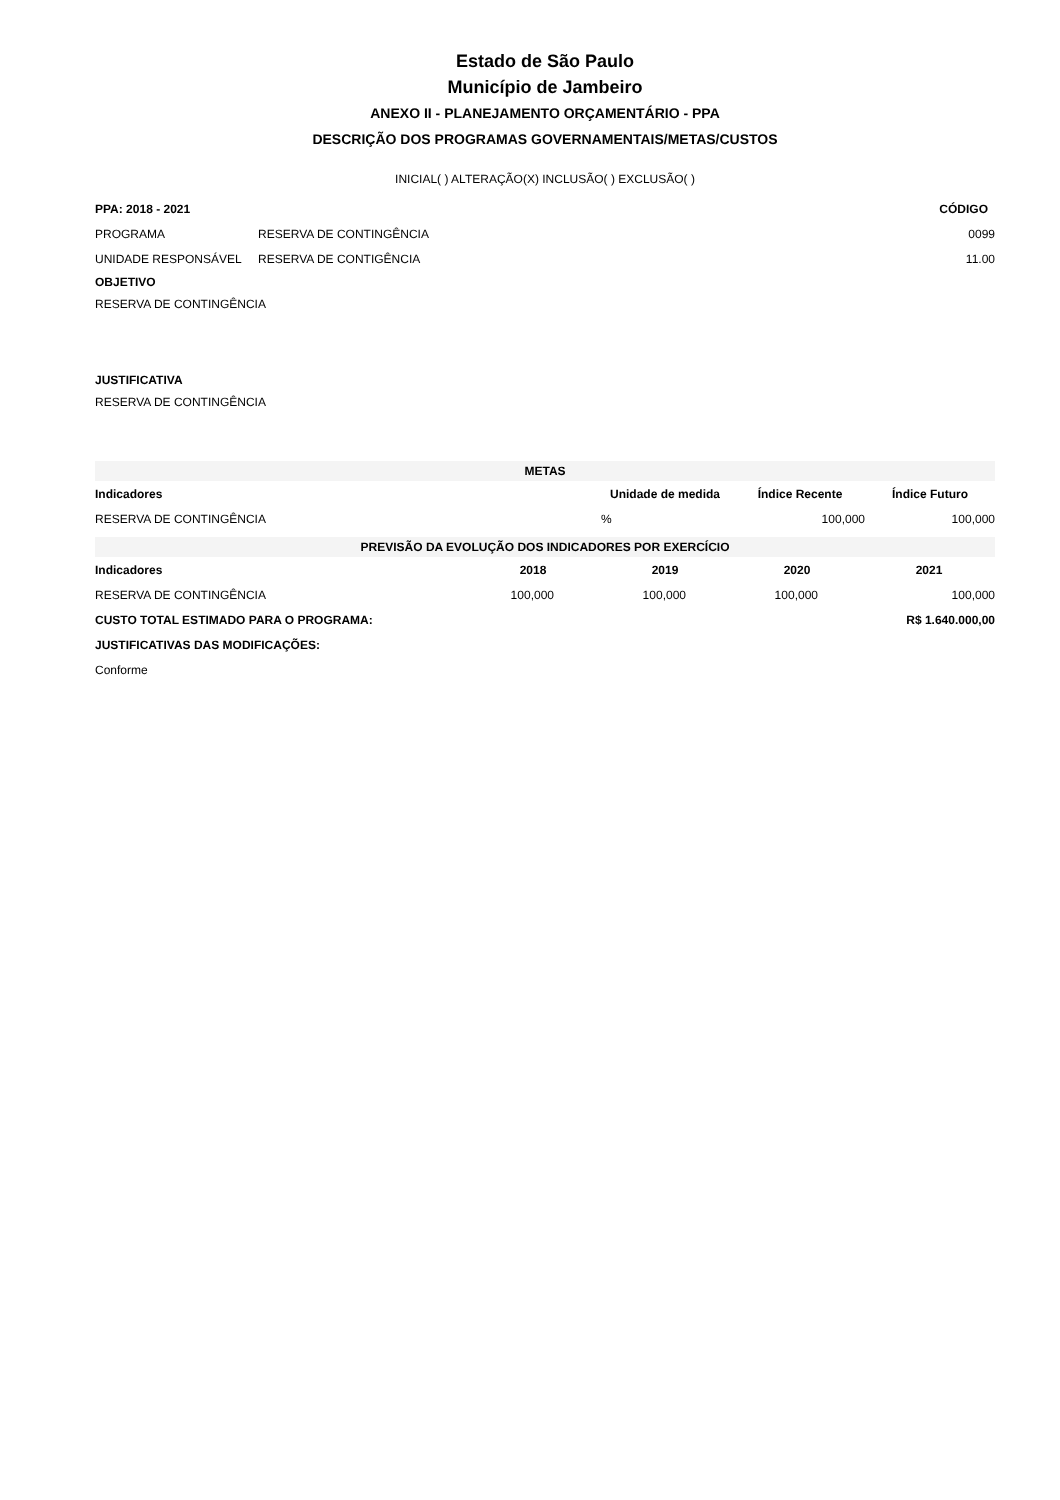Estado de São Paulo
Município de Jambeiro
ANEXO II - PLANEJAMENTO ORÇAMENTÁRIO - PPA
DESCRIÇÃO DOS PROGRAMAS GOVERNAMENTAIS/METAS/CUSTOS
INICIAL( ) ALTERAÇÃO(X) INCLUSÃO( ) EXCLUSÃO( )
| PPA: 2018 - 2021 | | CÓDIGO |
| PROGRAMA | RESERVA DE CONTINGÊNCIA | 0099 |
| UNIDADE RESPONSÁVEL | RESERVA DE CONTIGÊNCIA | 11.00 |
OBJETIVO
RESERVA DE CONTINGÊNCIA
JUSTIFICATIVA
RESERVA DE CONTINGÊNCIA
| METAS | | | |
| Indicadores | Unidade de medida | Índice Recente | Índice Futuro |
| RESERVA DE CONTINGÊNCIA | % | 100,000 | 100,000 |
| PREVISÃO DA EVOLUÇÃO DOS INDICADORES POR EXERCÍCIO | | | | |
| Indicadores | 2018 | 2019 | 2020 | 2021 |
| RESERVA DE CONTINGÊNCIA | 100,000 | 100,000 | 100,000 | 100,000 |
| CUSTO TOTAL ESTIMADO PARA O PROGRAMA: | | | | R$ 1.640.000,00 |
| JUSTIFICATIVAS DAS MODIFICAÇÕES: | | | | |
| Conforme | | | | |